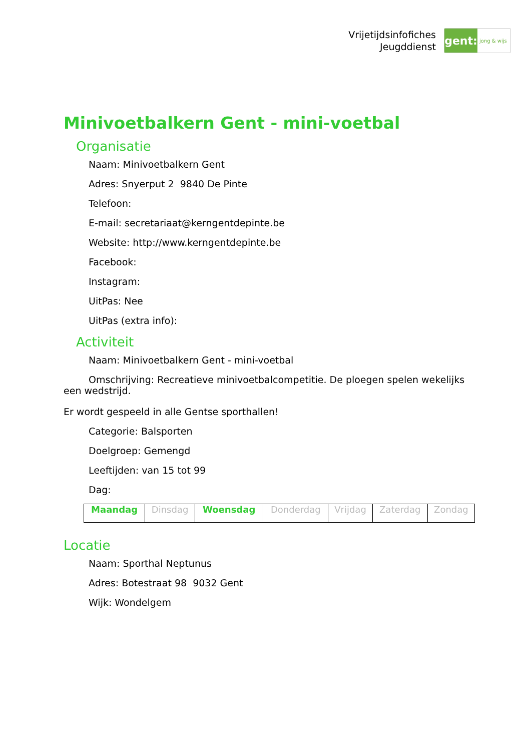Vrijetijdsinfofiches
Jeugddienst
gent:
jong & wijs
Minivoetbalkern Gent - mini-voetbal
Organisatie
Naam: Minivoetbalkern Gent
Adres: Snyerput 2 9840 De Pinte
Telefoon:
E-mail: secretariaat@kerngentdepinte.be
Website: http://www.kerngentdepinte.be
Facebook:
Instagram:
UitPas: Nee
UitPas (extra info):
Activiteit
Naam: Minivoetbalkern Gent - mini-voetbal
Omschrijving: Recreatieve minivoetbalcompetitie. De ploegen spelen wekelijks een wedstrijd.
Er wordt gespeeld in alle Gentse sporthallen!
Categorie: Balsporten
Doelgroep: Gemengd
Leeftijden: van 15 tot 99
Dag:
| Maandag | Dinsdag | Woensdag | Donderdag | Vrijdag | Zaterdag | Zondag |
Locatie
Naam: Sporthal Neptunus
Adres: Botestraat 98 9032 Gent
Wijk: Wondelgem